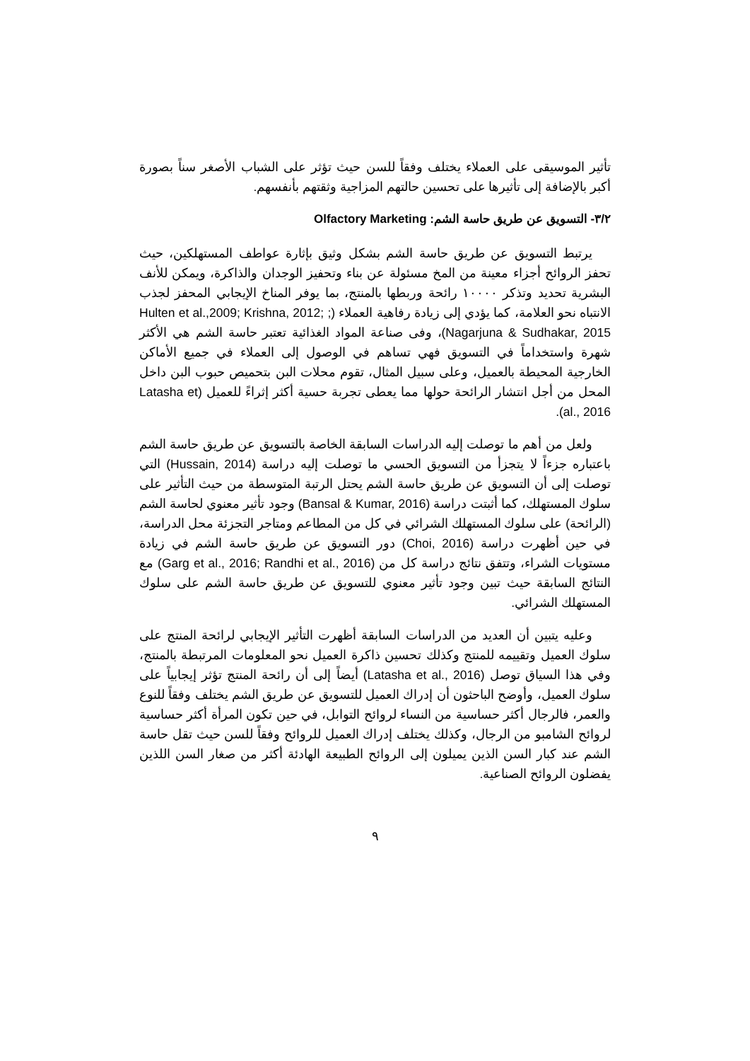تأثير الموسيقى على العملاء يختلف وفقاً للسن حيث تؤثر على الشباب الأصغر سناً بصورة أكبر بالإضافة إلى تأثيرها على تحسين حالتهم المزاجية وثقتهم بأنفسهم.
٣/٢- التسويق عن طريق حاسة الشم: Olfactory Marketing
يرتبط التسويق عن طريق حاسة الشم بشكل وثيق بإثارة عواطف المستهلكين، حيث تحفز الروائح أجزاء معينة من المخ مسئولة عن بناء وتحفيز الوجدان والذاكرة، ويمكن للأنف البشرية تحديد وتذكر ١٠٠٠٠ رائحة وربطها بالمنتج، بما يوفر المناخ الإيجابي المحفز لجذب الانتباه نحو العلامة، كما يؤدي إلى زيادة رفاهية العملاء (Hulten et al.,2009; Krishna, 2012; ; Nagarjuna & Sudhakar, 2015)، وفى صناعة المواد الغذائية تعتبر حاسة الشم هي الأكثر شهرة واستخداماً في التسويق فهي تساهم في الوصول إلى العملاء في جميع الأماكن الخارجية المحيطة بالعميل، وعلى سبيل المثال، تقوم محلات البن بتحميص حبوب البن داخل المحل من أجل انتشار الرائحة حولها مما يعطى تجربة حسية أكثر إثراءً للعميل (Latasha et al., 2016).
ولعل من أهم ما توصلت إليه الدراسات السابقة الخاصة بالتسويق عن طريق حاسة الشم باعتباره جزءاً لا يتجزأ من التسويق الحسي ما توصلت إليه دراسة (Hussain, 2014) التي توصلت إلى أن التسويق عن طريق حاسة الشم يحتل الرتبة المتوسطة من حيث التأثير على سلوك المستهلك، كما أثبتت دراسة (Bansal & Kumar, 2016) وجود تأثير معنوي لحاسة الشم (الرائحة) على سلوك المستهلك الشرائي في كل من المطاعم ومتاجر التجزئة محل الدراسة، في حين أظهرت دراسة (Choi, 2016) دور التسويق عن طريق حاسة الشم في زيادة مستويات الشراء، وتتفق نتائج دراسة كل من (Garg et al., 2016; Randhi et al., 2016) مع النتائج السابقة حيث تبين وجود تأثير معنوي للتسويق عن طريق حاسة الشم على سلوك المستهلك الشرائي.
وعليه يتبين أن العديد من الدراسات السابقة أظهرت التأثير الإيجابي لرائحة المنتج على سلوك العميل وتقييمه للمنتج وكذلك تحسين ذاكرة العميل نحو المعلومات المرتبطة بالمنتج، وفي هذا السياق توصل (Latasha et al., 2016) أيضاً إلى أن رائحة المنتج تؤثر إيجابياً على سلوك العميل، وأوضح الباحثون أن إدراك العميل للتسويق عن طريق الشم يختلف وفقاً للنوع والعمر، فالرجال أكثر حساسية من النساء لروائح التوابل، في حين تكون المرأة أكثر حساسية لروائح الشامبو من الرجال، وكذلك يختلف إدراك العميل للروائح وفقاً للسن حيث تقل حاسة الشم عند كبار السن الذين يميلون إلى الروائح الطبيعة الهادئة أكثر من صغار السن اللذين يفضلون الروائح الصناعية.
٩